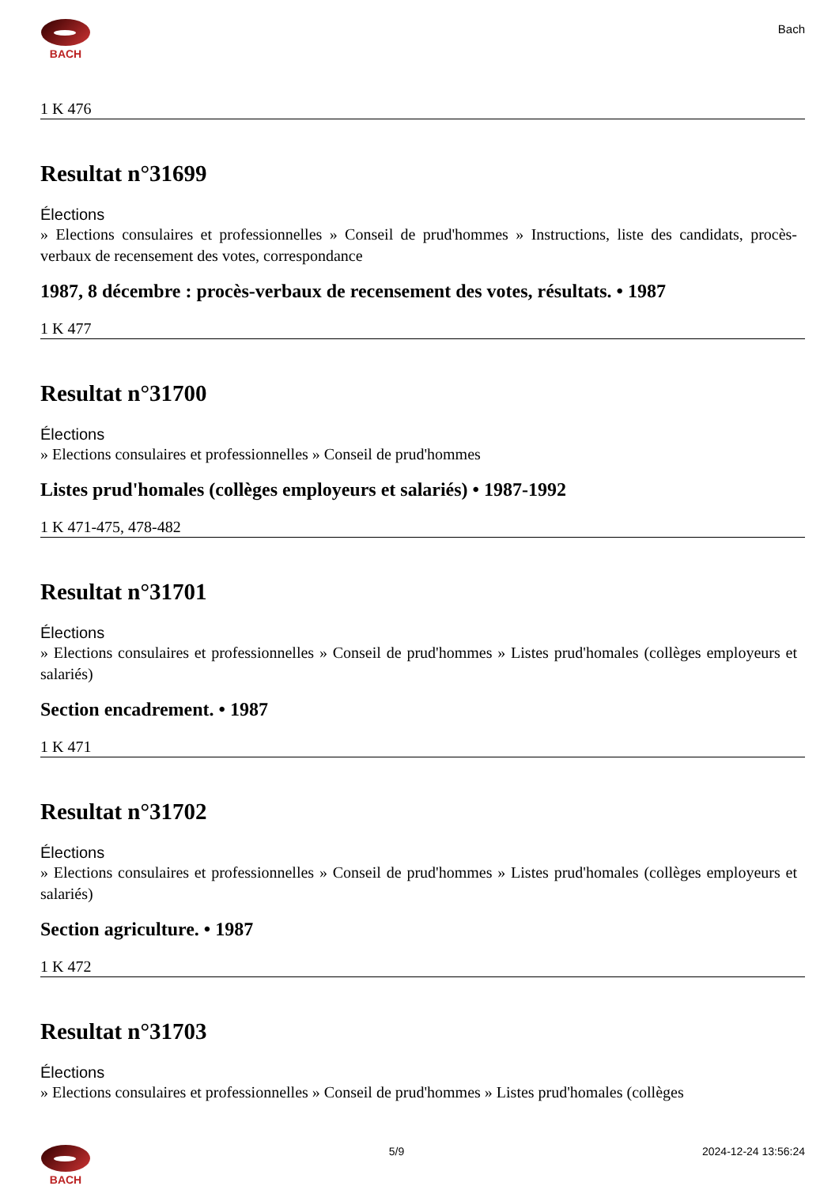BACH
Bach
1 K 476
Resultat n°31699
Élections
» Elections consulaires et professionnelles » Conseil de prud'hommes » Instructions, liste des candidats, procès-verbaux de recensement des votes, correspondance
1987, 8 décembre : procès-verbaux de recensement des votes, résultats. • 1987
1 K 477
Resultat n°31700
Élections
» Elections consulaires et professionnelles » Conseil de prud'hommes
Listes prud'homales (collèges employeurs et salariés) • 1987-1992
1 K 471-475, 478-482
Resultat n°31701
Élections
» Elections consulaires et professionnelles » Conseil de prud'hommes » Listes prud'homales (collèges employeurs et salariés)
Section encadrement. • 1987
1 K 471
Resultat n°31702
Élections
» Elections consulaires et professionnelles » Conseil de prud'hommes » Listes prud'homales (collèges employeurs et salariés)
Section agriculture. • 1987
1 K 472
Resultat n°31703
Élections
» Elections consulaires et professionnelles » Conseil de prud'hommes » Listes prud'homales (collèges
BACH 5/9 2024-12-24 13:56:24